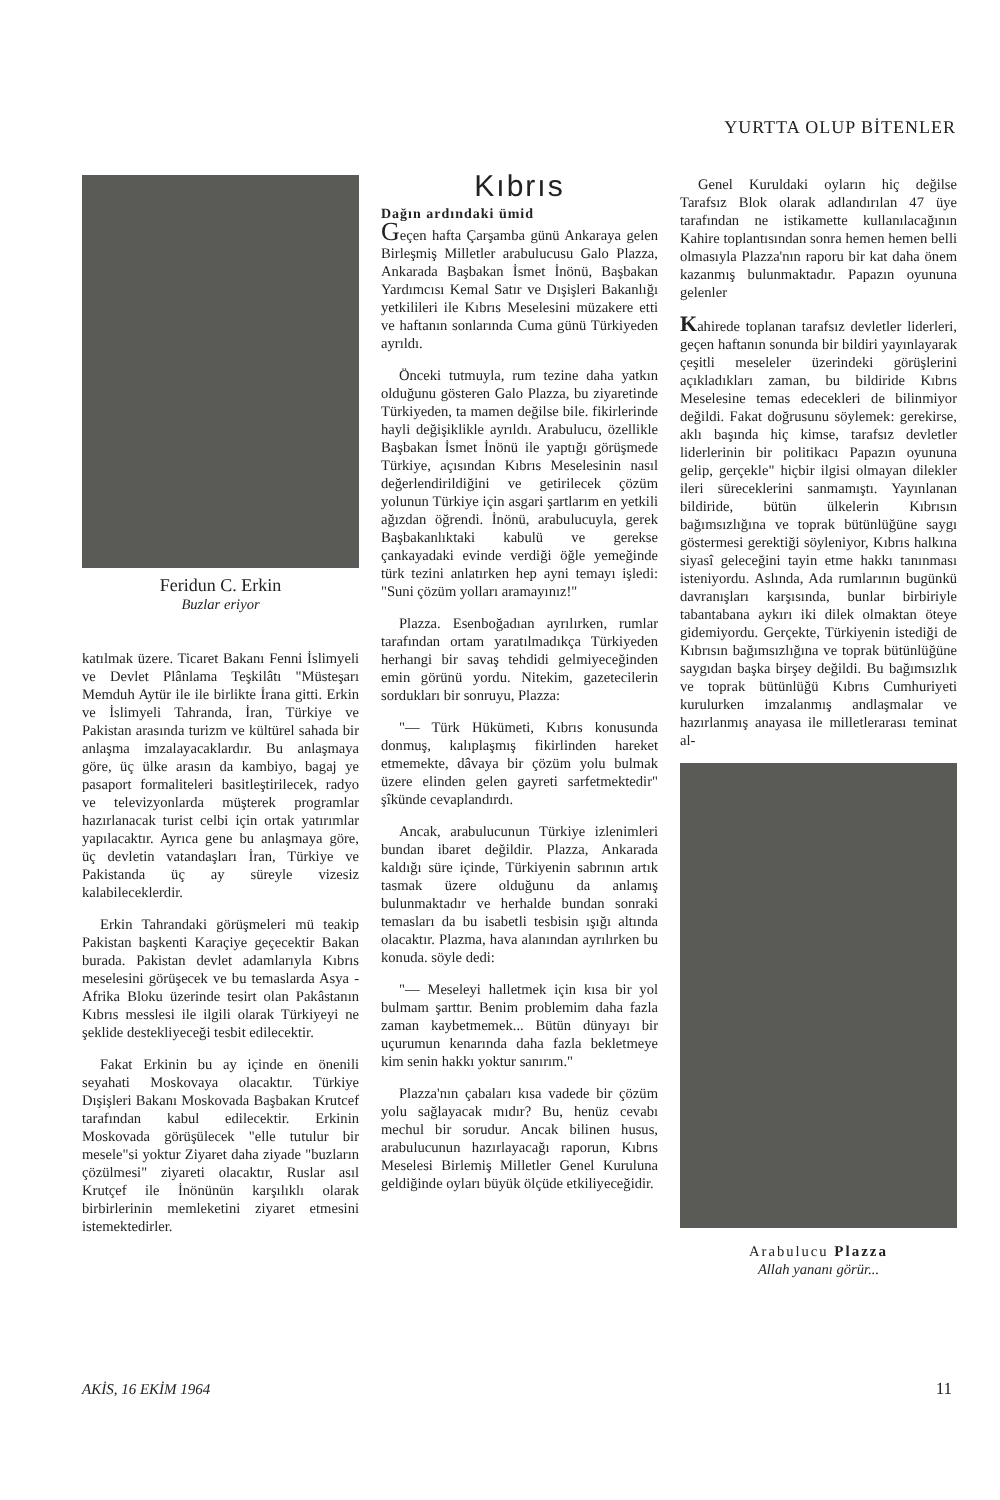YURTTA OLUP BİTENLER
Feridun C. Erkin
Buzlar eriyor
katılmak üzere. Ticaret Bakanı Fenni İslimyeli ve Devlet Plânlama Teşkilâtı "Müsteşarı Memduh Aytür ile ile birlikte İrana gitti. Erkin ve İslimyeli Tahranda, İran, Türkiye ve Pakistan arasında turizm ve kültürel sahada bir anlaşma imzalayacaklardır. Bu anlaşmaya göre, üç ülke arasın da kambiyo, bagaj ye pasaport formaliteleri basitleştirilecek, radyo ve televizyonlarda müşterek programlar hazırlanacak turist celbi için ortak yatırımlar yapılacaktır. Ayrıca gene bu anlaşmaya göre, üç devletin vatandaşları İran, Türkiye ve Pakistanda üç ay süreyle vizesiz kalabileceklerdir.
Erkin Tahrandaki görüşmeleri mü teakip Pakistan başkenti Karaçiye geçecektir Bakan burada. Pakistan devlet adamlarıyla Kıbrıs meselesini görüşecek ve bu temaslarda Asya - Afrika Bloku üzerinde tesirt olan Pakâstanın Kıbrıs messlesi ile ilgili olarak Türkiyeyi ne şeklide destekliyeceği tesbit edilecektir.
Fakat Erkinin bu ay içinde en önenili seyahati Moskovaya olacaktır. Türkiye Dışişleri Bakanı Moskovada Başbakan Krutcef tarafından kabul edilecektir. Erkinin Moskovada görüşülecek "elle tutulur bir mesele"si yoktur Ziyaret daha ziyade "buzların çözülmesi" ziyareti olacaktır, Ruslar asıl Krutçef ile İnönünün karşılıklı olarak birbirlerinin memleketini ziyaret etmesini istemektedirler.
Kıbrıs
Dağın ardındaki ümid
Geçen hafta Çarşamba günü Ankaraya gelen Birleşmiş Milletler arabulucusu Galo Plazza, Ankarada Başbakan İsmet İnönü, Başbakan Yardımcısı Kemal Satır ve Dışişleri Bakanlığı yetkilileri ile Kıbrıs Meselesini müzakere etti ve haftanın sonlarında Cuma günü Türkiyeden ayrıldı.
Önceki tutmuyla, rum tezine daha yatkın olduğunu gösteren Galo Plazza, bu ziyaretinde Türkiyeden, ta mamen değilse bile. fikirlerinde hayli değişiklikle ayrıldı. Arabulucu, özellikle Başbakan İsmet İnönü ile yaptığı görüşmede Türkiye, açısından Kıbrıs Meselesinin nasıl değerlendirildiğini ve getirilecek çözüm yolunun Türkiye için asgari şartlarım en yetkili ağızdan öğrendi. İnönü, arabulucuyla, gerek Başbakanlıktaki kabulü ve gerekse çankayadaki evinde verdiği öğle yemeğinde türk tezini anlatırken hep ayni temayı işledi: "Suni çözüm yolları aramayınız!"
Plazza. Esenboğadıan ayrılırken, rumlar tarafından ortam yaratılmadıkça Türkiyeden herhangi bir savaş tehdidi gelmiyeceğinden emin görünü yordu. Nitekim, gazetecilerin sordukları bir sonruyu, Plazza:
"— Türk Hükümeti, Kıbrıs konusunda donmuş, kalıplaşmış fikirlinden hareket etmemekte, dâvaya bir çözüm yolu bulmak üzere elinden gelen gayreti sarfetmektedir" şîkünde cevaplandırdı.
Ancak, arabulucunun Türkiye izlenimleri bundan ibaret değildir. Plazza, Ankarada kaldığı süre içinde, Türkiyenin sabrının artık tasmak üzere olduğunu da anlamış bulunmaktadır ve herhalde bundan sonraki temasları da bu isabetli tesbisin ışığı altında olacaktır. Plazma, hava alanından ayrılırken bu konuda. söyle dedi:
"— Meseleyi halletmek için kısa bir yol bulmam şarttır. Benim problemim daha fazla zaman kaybetmemek... Bütün dünyayı bir uçurumun kenarında daha fazla bekletmeye kim senin hakkı yoktur sanırım."
Plazza'nın çabaları kısa vadede bir çözüm yolu sağlayacak mıdır? Bu, henüz cevabı mechul bir sorudur. Ancak bilinen husus, arabulucunun hazırlayacağı raporun, Kıbrıs Meselesi Birlemiş Milletler Genel Kuruluna geldiğinde oyları büyük ölçüde etkiliyeceğidir.
Genel Kuruldaki oyların hiç değilse Tarafsız Blok olarak adlandırılan 47 üye tarafından ne istikamette kullanılacağının Kahire toplantısından sonra hemen hemen belli olmasıyla Plazza'nın raporu bir kat daha önem kazanmış bulunmaktadır. Papazın oyununa gelenler
Kahirede toplanan tarafsız devletler liderleri, geçen haftanın sonunda bir bildiri yayınlayarak çeşitli meseleler üzerindeki görüşlerini açıkladıkları zaman, bu bildiride Kıbrıs Meselesine temas edecekleri de bilinmiyor değildi. Fakat doğrusunu söylemek: gerekirse, aklı başında hiç kimse, tarafsız devletler liderlerinin bir politikacı Papazın oyununa gelip, gerçekle" hiçbir ilgisi olmayan dilekler ileri süreceklerini sanmamıştı. Yayınlanan bildiride, bütün ülkelerin Kıbrısın bağımsızlığına ve toprak bütünlüğüne saygı göstermesi gerektiği söyleniyor, Kıbrıs halkına siyasî geleceğini tayin etme hakkı tanınması isteniyordu. Aslında, Ada rumlarının bugünkü davranışları karşısında, bunlar birbiriyle tabantabana aykırı iki dilek olmaktan öteye gidemiyordu. Gerçekte, Türkiyenin istediği de Kıbrısın bağımsızlığına ve toprak bütünlüğüne saygıdan başka birşey değildi. Bu bağımsızlık ve toprak bütünlüğü Kıbrıs Cumhuriyeti kurulurken imzalanmış andlaşmalar ve hazırlanmış anayasa ile milletlerarası teminat al-
Arabulucu Plazza
Allah yananı görür...
AKİS, 16 EKİM 1964 11